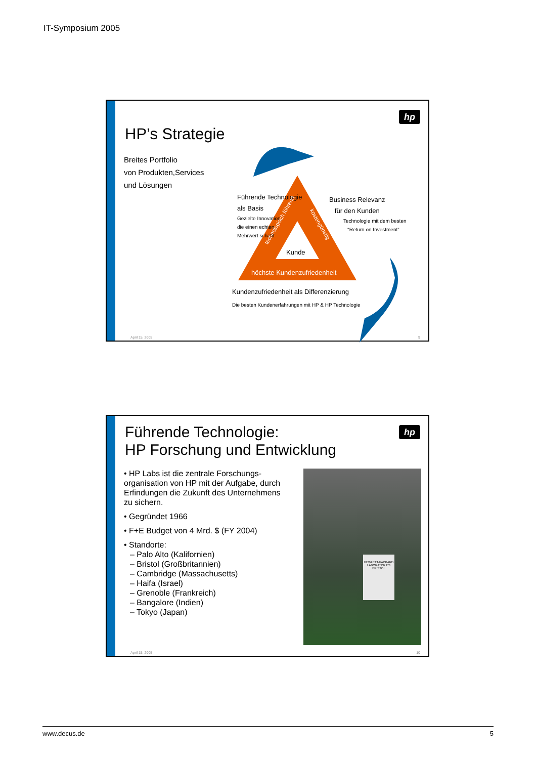IT-Symposium 2005
hp
HP’s Strategie
Breites Portfolio
von Produkten,Services
und Lösungen
Führende Technologie
als Basis
Gezielte Innovation,
die einen echten
Mehrwert schafft
Business Relevanz
für den Kunden
Technologie mit dem besten
“Return on Investment”
Kunde
technologisch führend
kostengünstig
höchste Kundenzufriedenheit
Kundenzufriedenheit als Differenzierung
Die besten Kundenerfahrungen mit HP & HP Technologie
April 15, 2005 9
hp
Führende Technologie:
HP Forschung und Entwicklung
• HP Labs ist die zentrale Forschungs-organisation von HP mit der Aufgabe, durch Erfindungen die Zukunft des Unternehmens zu sichern.
• Gegründet 1966
• F+E Budget von 4 Mrd. $ (FY 2004)
• Standorte:
– Palo Alto (Kalifornien)
– Bristol (Großbritannien)
– Cambridge (Massachusetts)
– Haifa (Israel)
– Grenoble (Frankreich)
– Bangalore (Indien)
– Tokyo (Japan)
HEWLETT-PACKARD LABORATORIES BRISTOL
April 15, 2005 10
www.decus.de 5